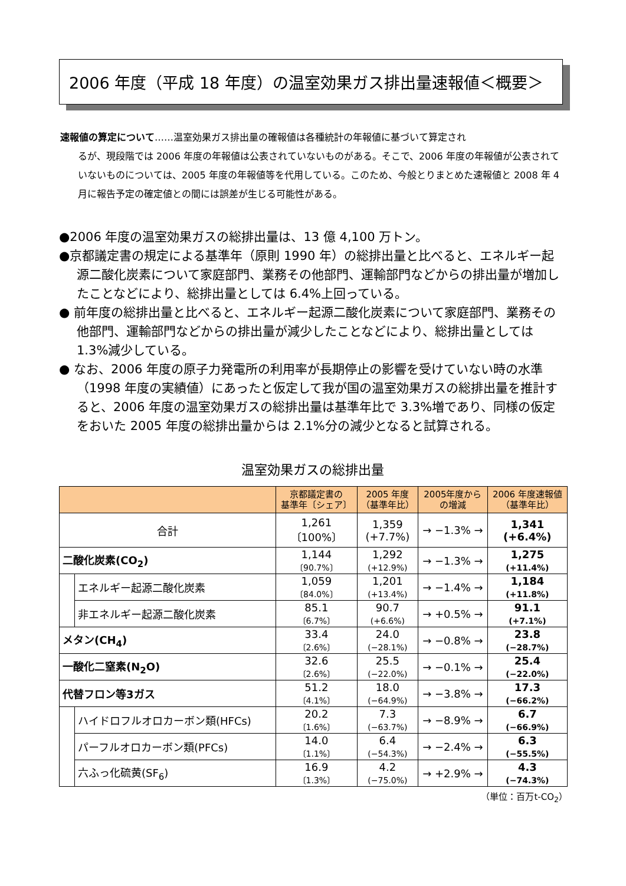2006 年度（平成 18 年度）の温室効果ガス排出量速報値＜概要＞
速報値の算定について……温室効果ガス排出量の確報値は各種統計の年報値に基づいて算定され
るが、現段階では 2006 年度の年報値は公表されていないものがある。そこで、2006 年度の年報値が公表されていないものについては、2005 年度の年報値等を代用している。このため、今般とりまとめた速報値と 2008 年 4 月に報告予定の確定値との間には誤差が生じる可能性がある。
●2006 年度の温室効果ガスの総排出量は、13 億 4,100 万トン。
●京都議定書の規定による基準年（原則 1990 年）の総排出量と比べると、エネルギー起源二酸化炭素について家庭部門、業務その他部門、運輸部門などからの排出量が増加したことなどにより、総排出量としては 6.4%上回っている。
● 前年度の総排出量と比べると、エネルギー起源二酸化炭素について家庭部門、業務その他部門、運輸部門などからの排出量が減少したことなどにより、総排出量としては 1.3%減少している。
● なお、2006 年度の原子力発電所の利用率が長期停止の影響を受けていない時の水準（1998 年度の実績値）にあったと仮定して我が国の温室効果ガスの総排出量を推計すると、2006 年度の温室効果ガスの総排出量は基準年比で 3.3%増であり、同様の仮定をおいた 2005 年度の総排出量からは 2.1%分の減少となると試算される。
温室効果ガスの総排出量
| | | 京都議定書の 基準年〔シェア〕 | 2005 年度 （基準年比） | 2005年度から の増減 | 2006 年度速報値 （基準年比） |
| --- | --- | --- | --- | --- | --- |
| 合計 | | 1,261 〔100%〕 | 1,359 (+7.7%) | → −1.3% → | 1,341 (+6.4%) |
| 二酸化炭素(CO<sub>2</sub>) | | 1,144 〔90.7%〕 | 1,292 (+12.9%) | → −1.3% → | 1,275 (+11.4%) |
| | エネルギー起源二酸化炭素 | 1,059 〔84.0%〕 | 1,201 (+13.4%) | → −1.4% → | 1,184 (+11.8%) |
| | 非エネルギー起源二酸化炭素 | 85.1 〔6.7%〕 | 90.7 (+6.6%) | → +0.5% → | 91.1 (+7.1%) |
| メタン(CH<sub>4</sub>) | | 33.4 〔2.6%〕 | 24.0 (−28.1%) | → −0.8% → | 23.8 (−28.7%) |
| 一酸化二窒素(N<sub>2</sub>O) | | 32.6 〔2.6%〕 | 25.5 (−22.0%) | → −0.1% → | 25.4 (−22.0%) |
| 代替フロン等3ガス | | 51.2 〔4.1%〕 | 18.0 (−64.9%) | → −3.8% → | 17.3 (−66.2%) |
| | ハイドロフルオロカーボン類(HFCs) | 20.2 〔1.6%〕 | 7.3 (−63.7%) | → −8.9% → | 6.7 (−66.9%) |
| | パーフルオロカーボン類(PFCs) | 14.0 〔1.1%〕 | 6.4 (−54.3%) | → −2.4% → | 6.3 (−55.5%) |
| | 六ふっ化硫黄(SF<sub>6</sub>) | 16.9 〔1.3%〕 | 4.2 (−75.0%) | → +2.9% → | 4.3 (−74.3%) |
（単位：百万t-CO<sub>2</sub>）